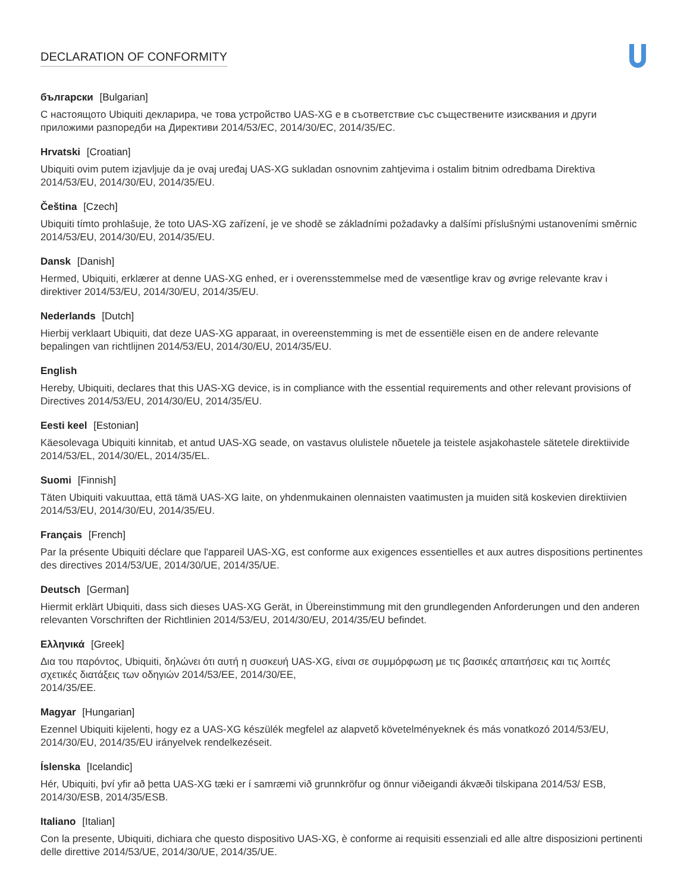DECLARATION OF CONFORMITY
български [Bulgarian]
С настоящото Ubiquiti декларира, че това устройство UAS-XG е в съответствие със съществените изисквания и други приложими разпоредби на Директиви 2014/53/EC, 2014/30/ЕС, 2014/35/ЕС.
Hrvatski [Croatian]
Ubiquiti ovim putem izjavljuje da je ovaj uređaj UAS-XG sukladan osnovnim zahtjevima i ostalim bitnim odredbama Direktiva 2014/53/EU, 2014/30/EU, 2014/35/EU.
Čeština [Czech]
Ubiquiti tímto prohlašuje, že toto UAS-XG zařízení, je ve shodě se základními požadavky a dalšími příslušnými ustanoveními směrnic 2014/53/EU, 2014/30/EU, 2014/35/EU.
Dansk [Danish]
Hermed, Ubiquiti, erklærer at denne UAS-XG enhed, er i overensstemmelse med de væsentlige krav og øvrige relevante krav i direktiver 2014/53/EU, 2014/30/EU, 2014/35/EU.
Nederlands [Dutch]
Hierbij verklaart Ubiquiti, dat deze UAS-XG apparaat, in overeenstemming is met de essentiële eisen en de andere relevante bepalingen van richtlijnen 2014/53/EU, 2014/30/EU, 2014/35/EU.
English
Hereby, Ubiquiti, declares that this UAS-XG device, is in compliance with the essential requirements and other relevant provisions of Directives 2014/53/EU, 2014/30/EU, 2014/35/EU.
Eesti keel [Estonian]
Käesolevaga Ubiquiti kinnitab, et antud UAS-XG seade, on vastavus olulistele nõuetele ja teistele asjakohastele sätetele direktiivide 2014/53/EL, 2014/30/EL, 2014/35/EL.
Suomi [Finnish]
Täten Ubiquiti vakuuttaa, että tämä UAS-XG laite, on yhdenmukainen olennaisten vaatimusten ja muiden sitä koskevien direktiivien 2014/53/EU, 2014/30/EU, 2014/35/EU.
Français [French]
Par la présente Ubiquiti déclare que l'appareil UAS-XG, est conforme aux exigences essentielles et aux autres dispositions pertinentes des directives 2014/53/UE, 2014/30/UE, 2014/35/UE.
Deutsch [German]
Hiermit erklärt Ubiquiti, dass sich dieses UAS-XG Gerät, in Übereinstimmung mit den grundlegenden Anforderungen und den anderen relevanten Vorschriften der Richtlinien 2014/53/EU, 2014/30/EU, 2014/35/EU befindet.
Ελληνικά [Greek]
Δια του παρόντος, Ubiquiti, δηλώνει ότι αυτή η συσκευή UAS-XG, είναι σε συμμόρφωση με τις βασικές απαιτήσεις και τις λοιπές σχετικές διατάξεις των οδηγιών 2014/53/EE, 2014/30/EE,
2014/35/EE.
Magyar [Hungarian]
Ezennel Ubiquiti kijelenti, hogy ez a UAS-XG készülék megfelel az alapvető követelményeknek és más vonatkozó 2014/53/EU, 2014/30/EU, 2014/35/EU irányelvek rendelkezéseit.
Íslenska [Icelandic]
Hér, Ubiquiti, því yfir að þetta UAS-XG tæki er í samræmi við grunnkröfur og önnur viðeigandi ákvæði tilskipana 2014/53/ ESB, 2014/30/ESB, 2014/35/ESB.
Italiano [Italian]
Con la presente, Ubiquiti, dichiara che questo dispositivo UAS-XG, è conforme ai requisiti essenziali ed alle altre disposizioni pertinenti delle direttive 2014/53/UE, 2014/30/UE, 2014/35/UE.